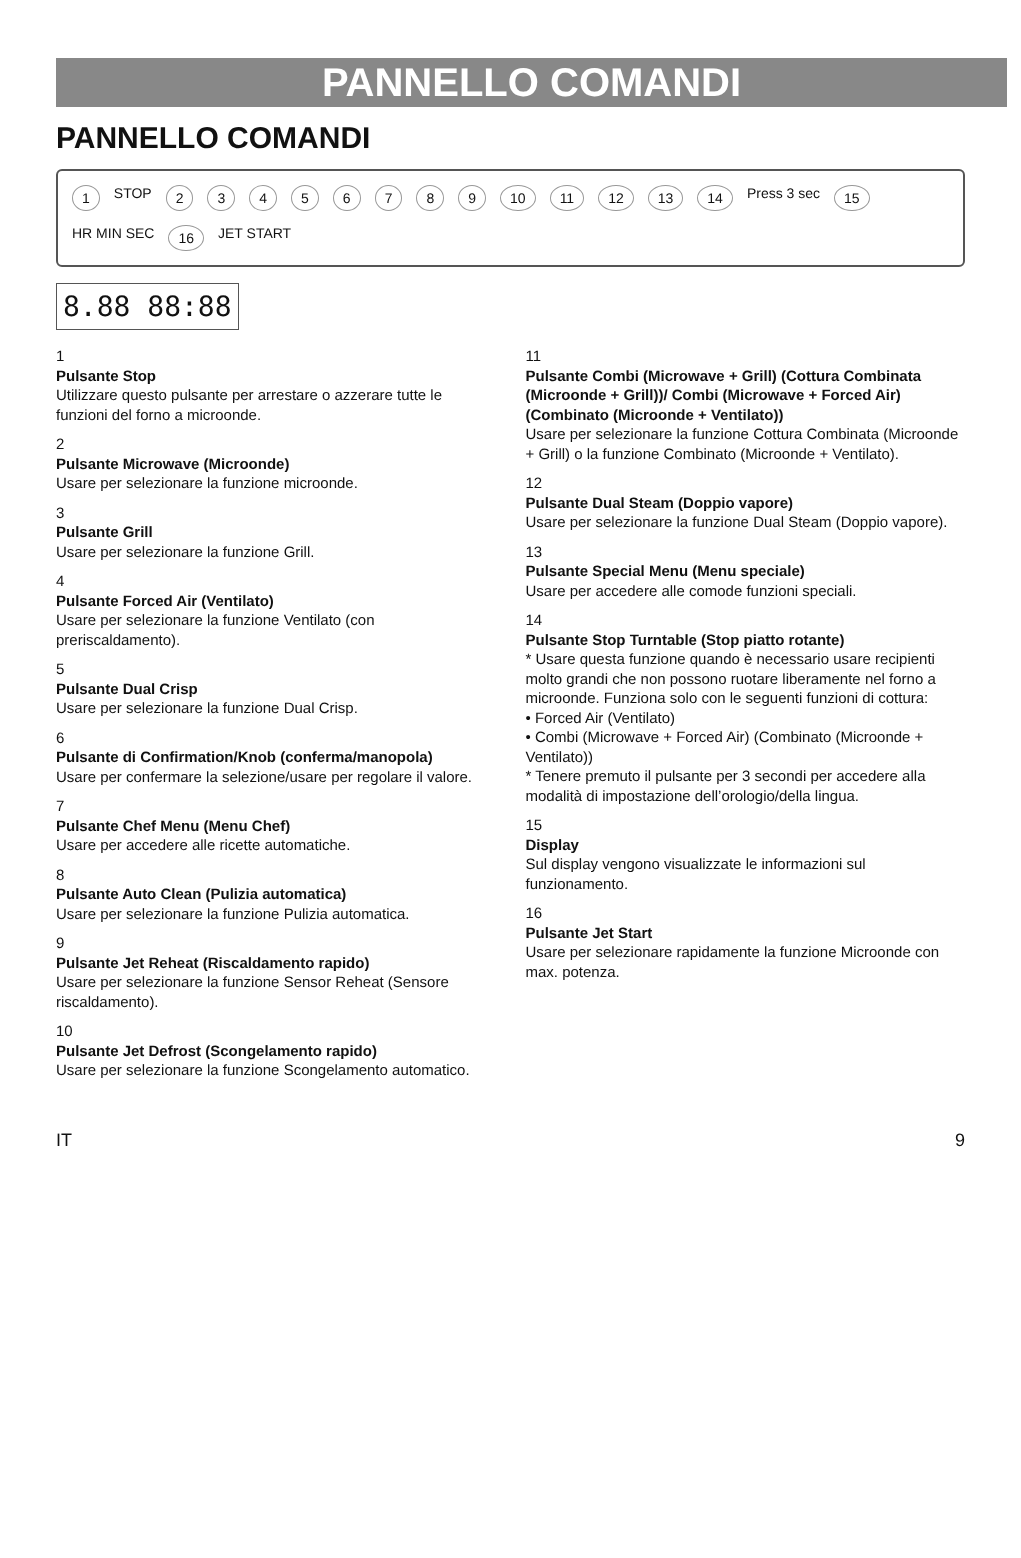PANNELLO COMANDI
PANNELLO COMANDI
1 STOP 23456789 10 11 12 13 14 Press 3 sec 15 HR MIN SEC 16 JET START
8.88 88:88
1
Pulsante Stop
Utilizzare questo pulsante per arrestare o azzerare tutte le funzioni del forno a microonde.
2
Pulsante Microwave (Microonde)
Usare per selezionare la funzione microonde.
3
Pulsante Grill
Usare per selezionare la funzione Grill.
4
Pulsante Forced Air (Ventilato)
Usare per selezionare la funzione Ventilato (con preriscaldamento).
5
Pulsante Dual Crisp
Usare per selezionare la funzione Dual Crisp.
6
Pulsante di Confirmation/Knob (conferma/manopola)
Usare per confermare la selezione/usare per regolare il valore.
7
Pulsante Chef Menu (Menu Chef)
Usare per accedere alle ricette automatiche.
8
Pulsante Auto Clean (Pulizia automatica)
Usare per selezionare la funzione Pulizia automatica.
9
Pulsante Jet Reheat (Riscaldamento rapido)
Usare per selezionare la funzione Sensor Reheat (Sensore riscaldamento).
10
Pulsante Jet Defrost (Scongelamento rapido)
Usare per selezionare la funzione Scongelamento automatico.
11
Pulsante Combi (Microwave + Grill) (Cottura Combinata (Microonde + Grill))/ Combi (Microwave + Forced Air) (Combinato (Microonde + Ventilato))
Usare per selezionare la funzione Cottura Combinata (Microonde + Grill) o la funzione Combinato (Microonde + Ventilato).
12
Pulsante Dual Steam (Doppio vapore)
Usare per selezionare la funzione Dual Steam (Doppio vapore).
13
Pulsante Special Menu (Menu speciale)
Usare per accedere alle comode funzioni speciali.
14
Pulsante Stop Turntable (Stop piatto rotante)
* Usare questa funzione quando è necessario usare recipienti molto grandi che non possono ruotare liberamente nel forno a microonde. Funziona solo con le seguenti funzioni di cottura:
• Forced Air (Ventilato)
• Combi (Microwave + Forced Air) (Combinato (Microonde + Ventilato))
* Tenere premuto il pulsante per 3 secondi per accedere alla modalità di impostazione dell’orologio/della lingua.
15
Display
Sul display vengono visualizzate le informazioni sul funzionamento.
16
Pulsante Jet Start
Usare per selezionare rapidamente la funzione Microonde con max. potenza.
IT 9